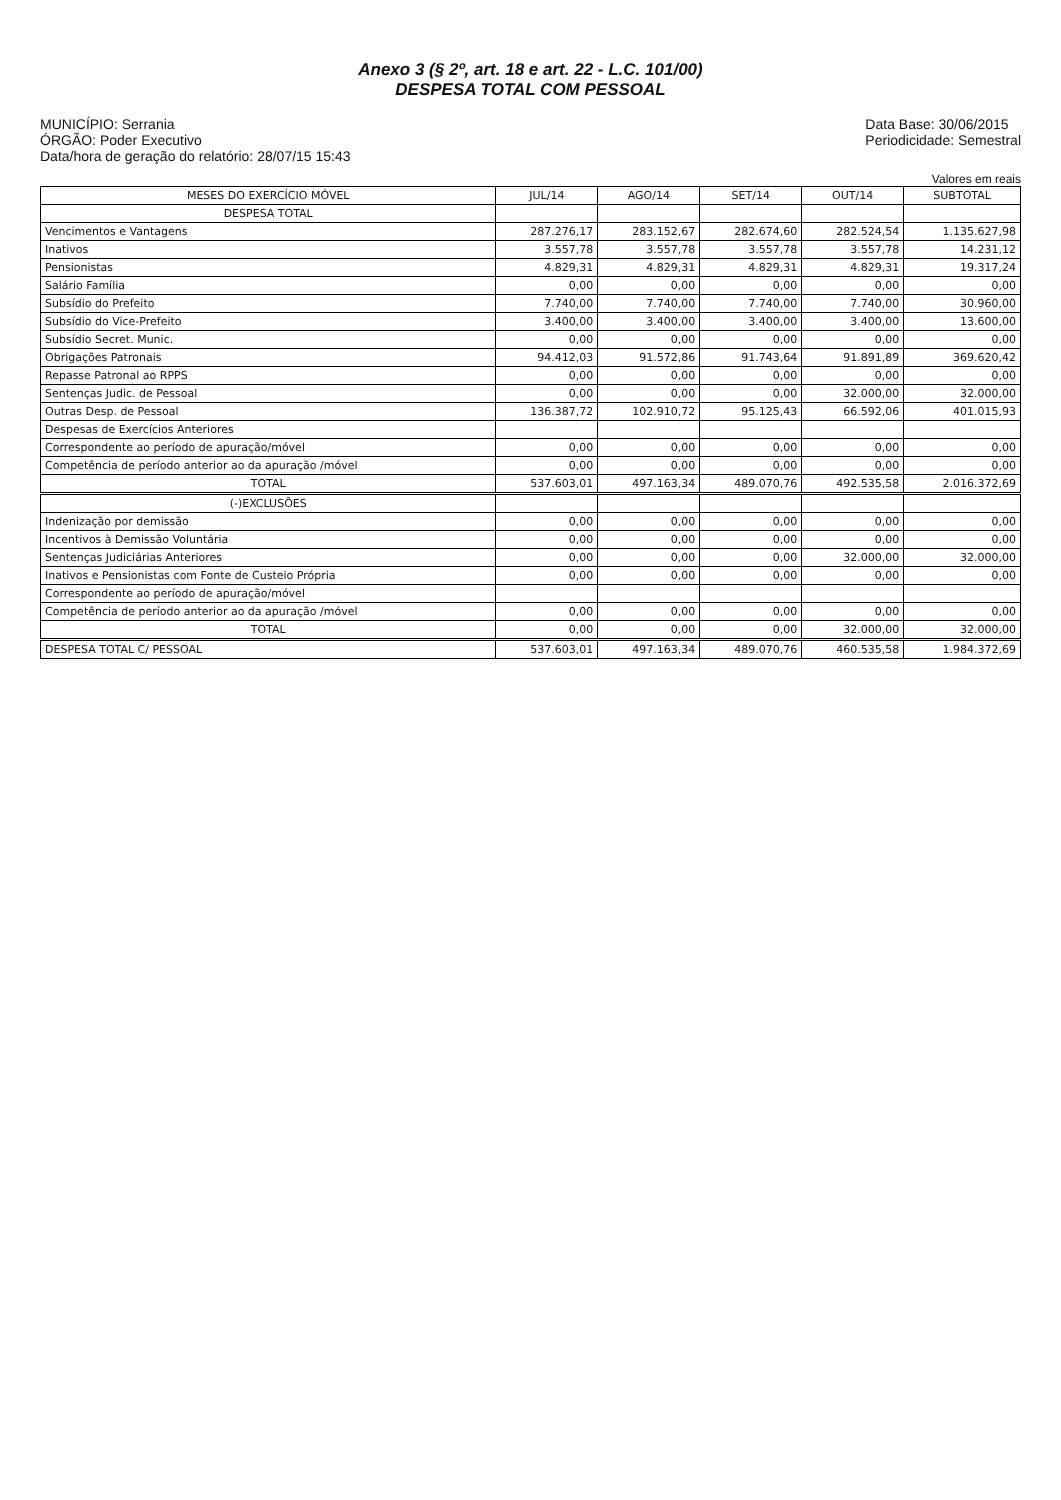Anexo 3 (§ 2º, art. 18 e art. 22 - L.C. 101/00)
DESPESA TOTAL COM PESSOAL
MUNICÍPIO: Serrania
ÓRGÃO: Poder Executivo
Data/hora de geração do relatório: 28/07/15 15:43
Data Base: 30/06/2015
Periodicidade: Semestral
Valores em reais
| MESES DO EXERCÍCIO MÓVEL | JUL/14 | AGO/14 | SET/14 | OUT/14 | SUBTOTAL |
| --- | --- | --- | --- | --- | --- |
| DESPESA TOTAL | | | | | |
| Vencimentos e Vantagens | 287.276,17 | 283.152,67 | 282.674,60 | 282.524,54 | 1.135.627,98 |
| Inativos | 3.557,78 | 3.557,78 | 3.557,78 | 3.557,78 | 14.231,12 |
| Pensionistas | 4.829,31 | 4.829,31 | 4.829,31 | 4.829,31 | 19.317,24 |
| Salário Família | 0,00 | 0,00 | 0,00 | 0,00 | 0,00 |
| Subsídio do Prefeito | 7.740,00 | 7.740,00 | 7.740,00 | 7.740,00 | 30.960,00 |
| Subsídio do Vice-Prefeito | 3.400,00 | 3.400,00 | 3.400,00 | 3.400,00 | 13.600,00 |
| Subsídio Secret. Munic. | 0,00 | 0,00 | 0,00 | 0,00 | 0,00 |
| Obrigações Patronais | 94.412,03 | 91.572,86 | 91.743,64 | 91.891,89 | 369.620,42 |
| Repasse Patronal ao RPPS | 0,00 | 0,00 | 0,00 | 0,00 | 0,00 |
| Sentenças Judic. de Pessoal | 0,00 | 0,00 | 0,00 | 32.000,00 | 32.000,00 |
| Outras Desp. de Pessoal | 136.387,72 | 102.910,72 | 95.125,43 | 66.592,06 | 401.015,93 |
| Despesas de Exercícios Anteriores | | | | | |
| Correspondente ao período de apuração/móvel | 0,00 | 0,00 | 0,00 | 0,00 | 0,00 |
| Competência de período anterior ao da apuração /móvel | 0,00 | 0,00 | 0,00 | 0,00 | 0,00 |
| TOTAL | 537.603,01 | 497.163,34 | 489.070,76 | 492.535,58 | 2.016.372,69 |
| (-)EXCLUSÕES | | | | | |
| Indenização por demissão | 0,00 | 0,00 | 0,00 | 0,00 | 0,00 |
| Incentivos à Demissão Voluntária | 0,00 | 0,00 | 0,00 | 0,00 | 0,00 |
| Sentenças Judiciárias Anteriores | 0,00 | 0,00 | 0,00 | 32.000,00 | 32.000,00 |
| Inativos e Pensionistas com Fonte de Custeio Própria | 0,00 | 0,00 | 0,00 | 0,00 | 0,00 |
| Correspondente ao período de apuração/móvel | | | | | |
| Competência de período anterior ao da apuração /móvel | 0,00 | 0,00 | 0,00 | 0,00 | 0,00 |
| TOTAL | 0,00 | 0,00 | 0,00 | 32.000,00 | 32.000,00 |
| DESPESA TOTAL C/ PESSOAL | 537.603,01 | 497.163,34 | 489.070,76 | 460.535,58 | 1.984.372,69 |